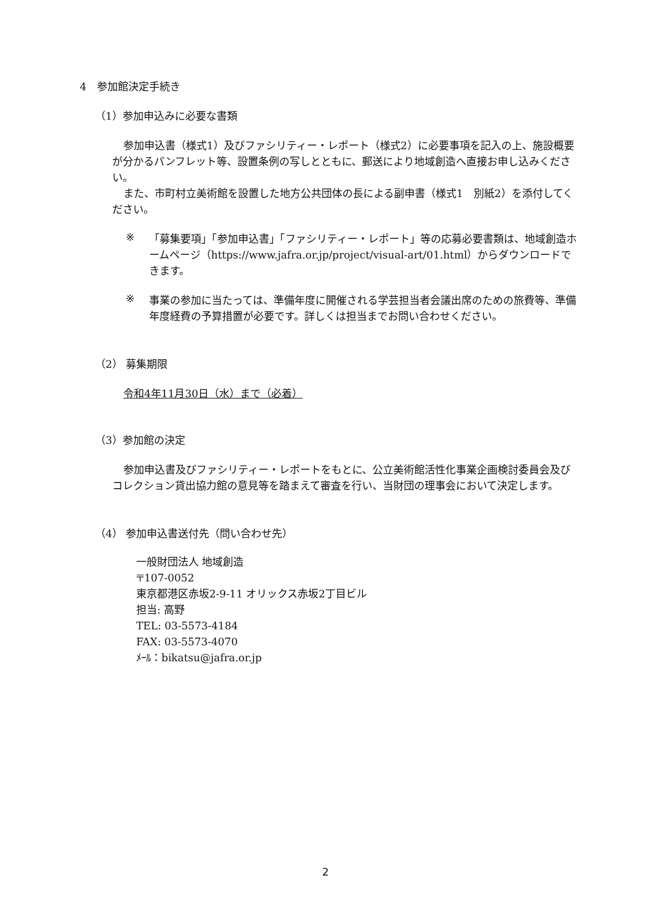4　参加館決定手続き
（1）参加申込みに必要な書類
参加申込書（様式1）及びファシリティー・レポート（様式2）に必要事項を記入の上、施設概要が分かるパンフレット等、設置条例の写しとともに、郵送により地域創造へ直接お申し込みください。
また、市町村立美術館を設置した地方公共団体の長による副申書（様式1　別紙2）を添付してください。
※
「募集要項」「参加申込書」「ファシリティー・レポート」等の応募必要書類は、地域創造ホームページ（https://www.jafra.or.jp/project/visual-art/01.html）からダウンロードできます。
※
事業の参加に当たっては、準備年度に開催される学芸担当者会議出席のための旅費等、準備年度経費の予算措置が必要です。詳しくは担当までお問い合わせください。
（2） 募集期限
令和4年11月30日（水）まで（必着）
（3）参加館の決定
参加申込書及びファシリティー・レポートをもとに、公立美術館活性化事業企画検討委員会及びコレクション貸出協力館の意見等を踏まえて審査を行い、当財団の理事会において決定します。
（4） 参加申込書送付先（問い合わせ先）
一般財団法人 地域創造
〒107-0052
東京都港区赤坂2-9-11 オリックス赤坂2丁目ビル
担当: 高野
TEL: 03-5573-4184
FAX: 03-5573-4070
ﾒｰﾙ：bikatsu@jafra.or.jp
2